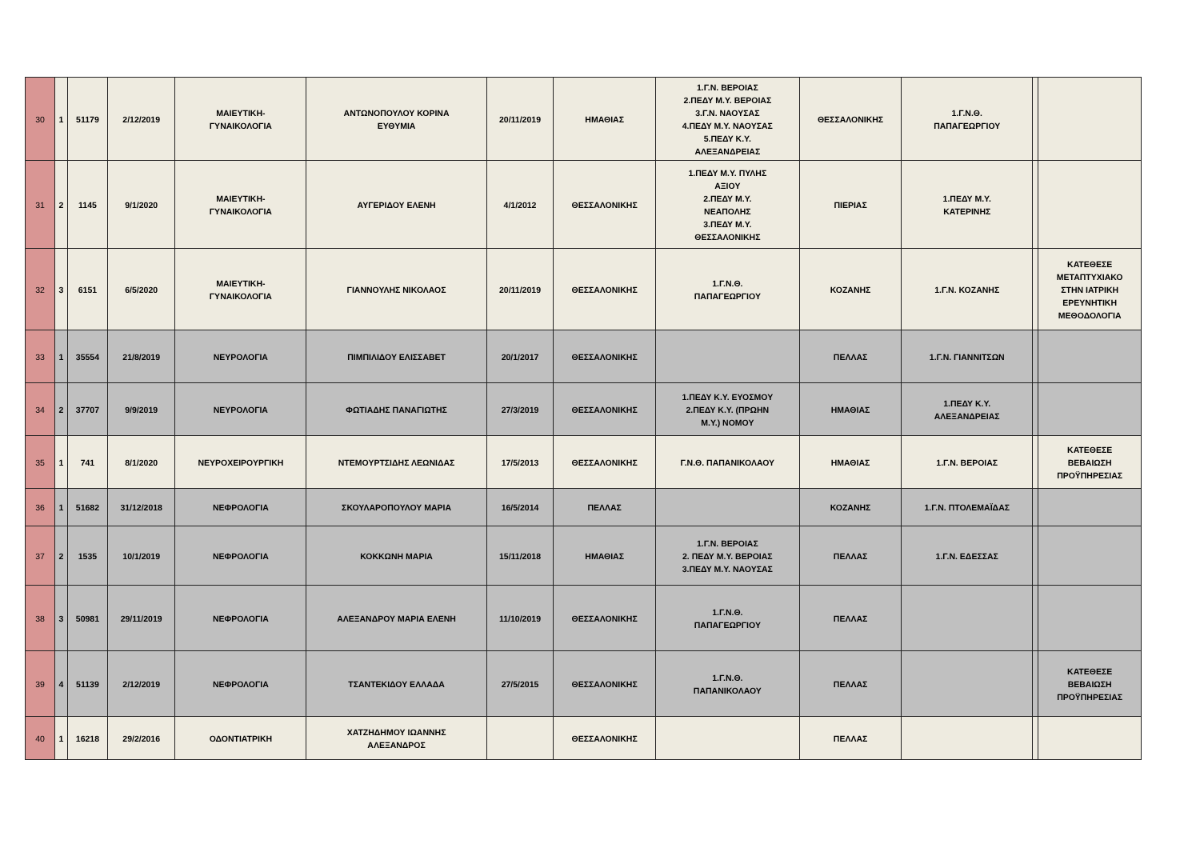| 30 | 1 | 51179 | 2/12/2019 | ΜΑΙΕΥΤΙΚΗ- ΓΥΝΑΙΚΟΛΟΓΙΑ | ΑΝΤΩΝΟΠΟΥΛΟΥ ΚΟΡΙΝΑ ΕΥΘΥΜΙΑ | 20/11/2019 | ΗΜΑΘΙΑΣ | 1.Γ.Ν. ΒΕΡΟΙΑΣ 2.ΠΕΔΥ Μ.Υ. ΒΕΡΟΙΑΣ 3.Γ.Ν. ΝΑΟΥΣΑΣ 4.ΠΕΔΥ Μ.Υ. ΝΑΟΥΣΑΣ 5.ΠΕΔΥ Κ.Υ. ΑΛΕΞΑΝΔΡΕΙΑΣ | ΘΕΣΣΑΛΟΝΙΚΗΣ | 1.Γ.Ν.Θ. ΠΑΠΑΓΕΩΡΓΙΟΥ | | |
| 31 | 2 | 1145 | 9/1/2020 | ΜΑΙΕΥΤΙΚΗ- ΓΥΝΑΙΚΟΛΟΓΙΑ | ΑΥΓΕΡΙΔΟΥ ΕΛΕΝΗ | 4/1/2012 | ΘΕΣΣΑΛΟΝΙΚΗΣ | 1.ΠΕΔΥ Μ.Υ. ΠΥΛΗΣ ΑΞΙΟΥ 2.ΠΕΔΥ Μ.Υ. ΝΕΑΠΟΛΗΣ 3.ΠΕΔΥ Μ.Υ. ΘΕΣΣΑΛΟΝΙΚΗΣ | ΠΙΕΡΙΑΣ | 1.ΠΕΔΥ Μ.Υ. ΚΑΤΕΡΙΝΗΣ | | |
| 32 | 3 | 6151 | 6/5/2020 | ΜΑΙΕΥΤΙΚΗ- ΓΥΝΑΙΚΟΛΟΓΙΑ | ΓΙΑΝΝΟΥΛΗΣ ΝΙΚΟΛΑΟΣ | 20/11/2019 | ΘΕΣΣΑΛΟΝΙΚΗΣ | 1.Γ.Ν.Θ. ΠΑΠΑΓΕΩΡΓΙΟΥ | ΚΟΖΑΝΗΣ | 1.Γ.Ν. ΚΟΖΑΝΗΣ | | ΚΑΤΕΘΕΣΕ ΜΕΤΑΠΤΥΧΙΑΚΟ ΣΤΗΝ ΙΑΤΡΙΚΗ ΕΡΕΥΝΗΤΙΚΗ ΜΕΘΟΔΟΛΟΓΙΑ |
| 33 | 1 | 35554 | 21/8/2019 | ΝΕΥΡΟΛΟΓΙΑ | ΠΙΜΠΙΛΙΔΟΥ ΕΛΙΣΣΑΒΕΤ | 20/1/2017 | ΘΕΣΣΑΛΟΝΙΚΗΣ | | ΠΕΛΛΑΣ | 1.Γ.Ν. ΓΙΑΝΝΙΤΣΩΝ | | |
| 34 | 2 | 37707 | 9/9/2019 | ΝΕΥΡΟΛΟΓΙΑ | ΦΩΤΙΑΔΗΣ ΠΑΝΑΓΙΩΤΗΣ | 27/3/2019 | ΘΕΣΣΑΛΟΝΙΚΗΣ | 1.ΠΕΔΥ Κ.Υ. ΕΥΟΣΜΟΥ 2.ΠΕΔΥ Κ.Υ. (ΠΡΩΗΝ Μ.Υ.) ΝΟΜΟΥ | ΗΜΑΘΙΑΣ | 1.ΠΕΔΥ Κ.Υ. ΑΛΕΞΑΝΔΡΕΙΑΣ | | |
| 35 | 1 | 741 | 8/1/2020 | ΝΕΥΡΟΧΕΙΡΟΥΡΓΙΚΗ | ΝΤΕΜΟΥΡΤΣΙΔΗΣ ΛΕΩΝΙΔΑΣ | 17/5/2013 | ΘΕΣΣΑΛΟΝΙΚΗΣ | Γ.Ν.Θ. ΠΑΠΑΝΙΚΟΛΑΟΥ | ΗΜΑΘΙΑΣ | 1.Γ.Ν. ΒΕΡΟΙΑΣ | | ΚΑΤΕΘΕΣΕ ΒΕΒΑΙΩΣΗ ΠΡΟΫΠΗΡΕΣΙΑΣ |
| 36 | 1 | 51682 | 31/12/2018 | ΝΕΦΡΟΛΟΓΙΑ | ΣΚΟΥΛΑΡΟΠΟΥΛΟΥ ΜΑΡΙΑ | 16/5/2014 | ΠΕΛΛΑΣ | | ΚΟΖΑΝΗΣ | 1.Γ.Ν. ΠΤΟΛΕΜΑΪΔΑΣ | | |
| 37 | 2 | 1535 | 10/1/2019 | ΝΕΦΡΟΛΟΓΙΑ | ΚΟΚΚΩΝΗ ΜΑΡΙΑ | 15/11/2018 | ΗΜΑΘΙΑΣ | 1.Γ.Ν. ΒΕΡΟΙΑΣ 2. ΠΕΔΥ Μ.Υ. ΒΕΡΟΙΑΣ 3.ΠΕΔΥ Μ.Υ. ΝΑΟΥΣΑΣ | ΠΕΛΛΑΣ | 1.Γ.Ν. ΕΔΕΣΣΑΣ | | |
| 38 | 3 | 50981 | 29/11/2019 | ΝΕΦΡΟΛΟΓΙΑ | ΑΛΕΞΑΝΔΡΟΥ ΜΑΡΙΑ ΕΛΕΝΗ | 11/10/2019 | ΘΕΣΣΑΛΟΝΙΚΗΣ | 1.Γ.Ν.Θ. ΠΑΠΑΓΕΩΡΓΙΟΥ | ΠΕΛΛΑΣ | | | |
| 39 | 4 | 51139 | 2/12/2019 | ΝΕΦΡΟΛΟΓΙΑ | ΤΣΑΝΤΕΚΙΔΟΥ ΕΛΛΑΔΑ | 27/5/2015 | ΘΕΣΣΑΛΟΝΙΚΗΣ | 1.Γ.Ν.Θ. ΠΑΠΑΝΙΚΟΛΑΟΥ | ΠΕΛΛΑΣ | | | ΚΑΤΕΘΕΣΕ ΒΕΒΑΙΩΣΗ ΠΡΟΫΠΗΡΕΣΙΑΣ |
| 40 | 1 | 16218 | 29/2/2016 | ΟΔΟΝΤΙΑΤΡΙΚΗ | ΧΑΤΖΗΔΗΜΟΥ ΙΩΑΝΝΗΣ ΑΛΕΞΑΝΔΡΟΣ | | ΘΕΣΣΑΛΟΝΙΚΗΣ | | ΠΕΛΛΑΣ | | | |